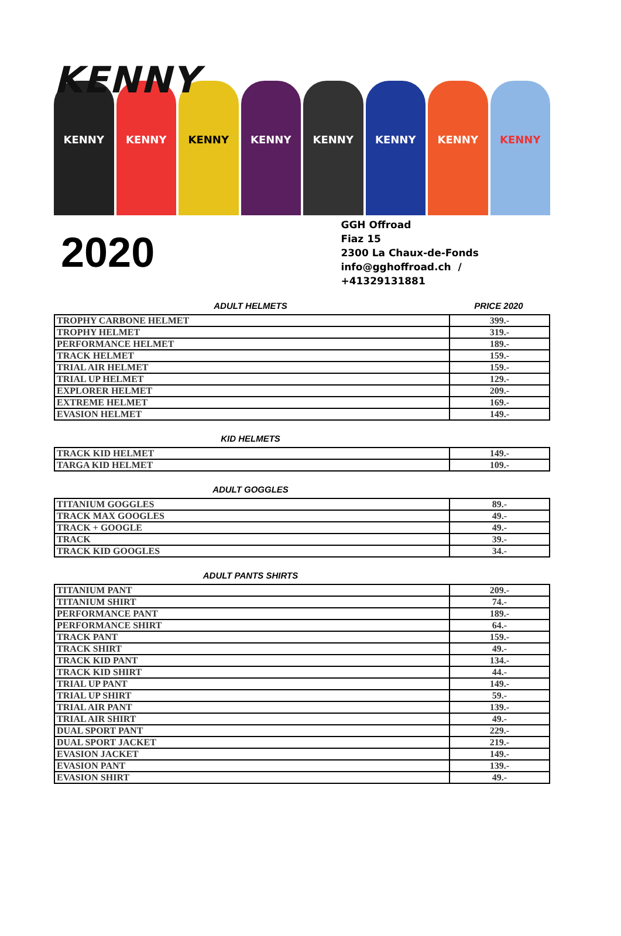KENNY
KENNY
KENNY
KENNY
KENNY
KENNY
KENNY
KENNY
KENNY
2020
GGH Offroad
Fiaz 15
2300 La Chaux-de-Fonds
info@gghoffroad.ch / +41329131881
ADULT HELMETS PRICE 2020
| TROPHY CARBONE HELMET | 399.- |
| TROPHY HELMET | 319.- |
| PERFORMANCE HELMET | 189.- |
| TRACK HELMET | 159.- |
| TRIAL AIR HELMET | 159.- |
| TRIAL UP HELMET | 129.- |
| EXPLORER HELMET | 209.- |
| EXTREME HELMET | 169.- |
| EVASION HELMET | 149.- |
KID HELMETS
| TRACK KID HELMET | 149.- |
| TARGA KID HELMET | 109.- |
ADULT GOGGLES
| TITANIUM GOGGLES | 89.- |
| TRACK MAX GOOGLES | 49.- |
| TRACK + GOOGLE | 49.- |
| TRACK | 39.- |
| TRACK KID GOOGLES | 34.- |
ADULT PANTS SHIRTS
| TITANIUM PANT | 209.- |
| TITANIUM SHIRT | 74.- |
| PERFORMANCE PANT | 189.- |
| PERFORMANCE SHIRT | 64.- |
| TRACK PANT | 159.- |
| TRACK SHIRT | 49.- |
| TRACK KID PANT | 134.- |
| TRACK KID SHIRT | 44.- |
| TRIAL UP PANT | 149.- |
| TRIAL UP SHIRT | 59.- |
| TRIAL AIR PANT | 139.- |
| TRIAL AIR SHIRT | 49.- |
| DUAL SPORT PANT | 229.- |
| DUAL SPORT JACKET | 219.- |
| EVASION JACKET | 149.- |
| EVASION PANT | 139.- |
| EVASION SHIRT | 49.- |